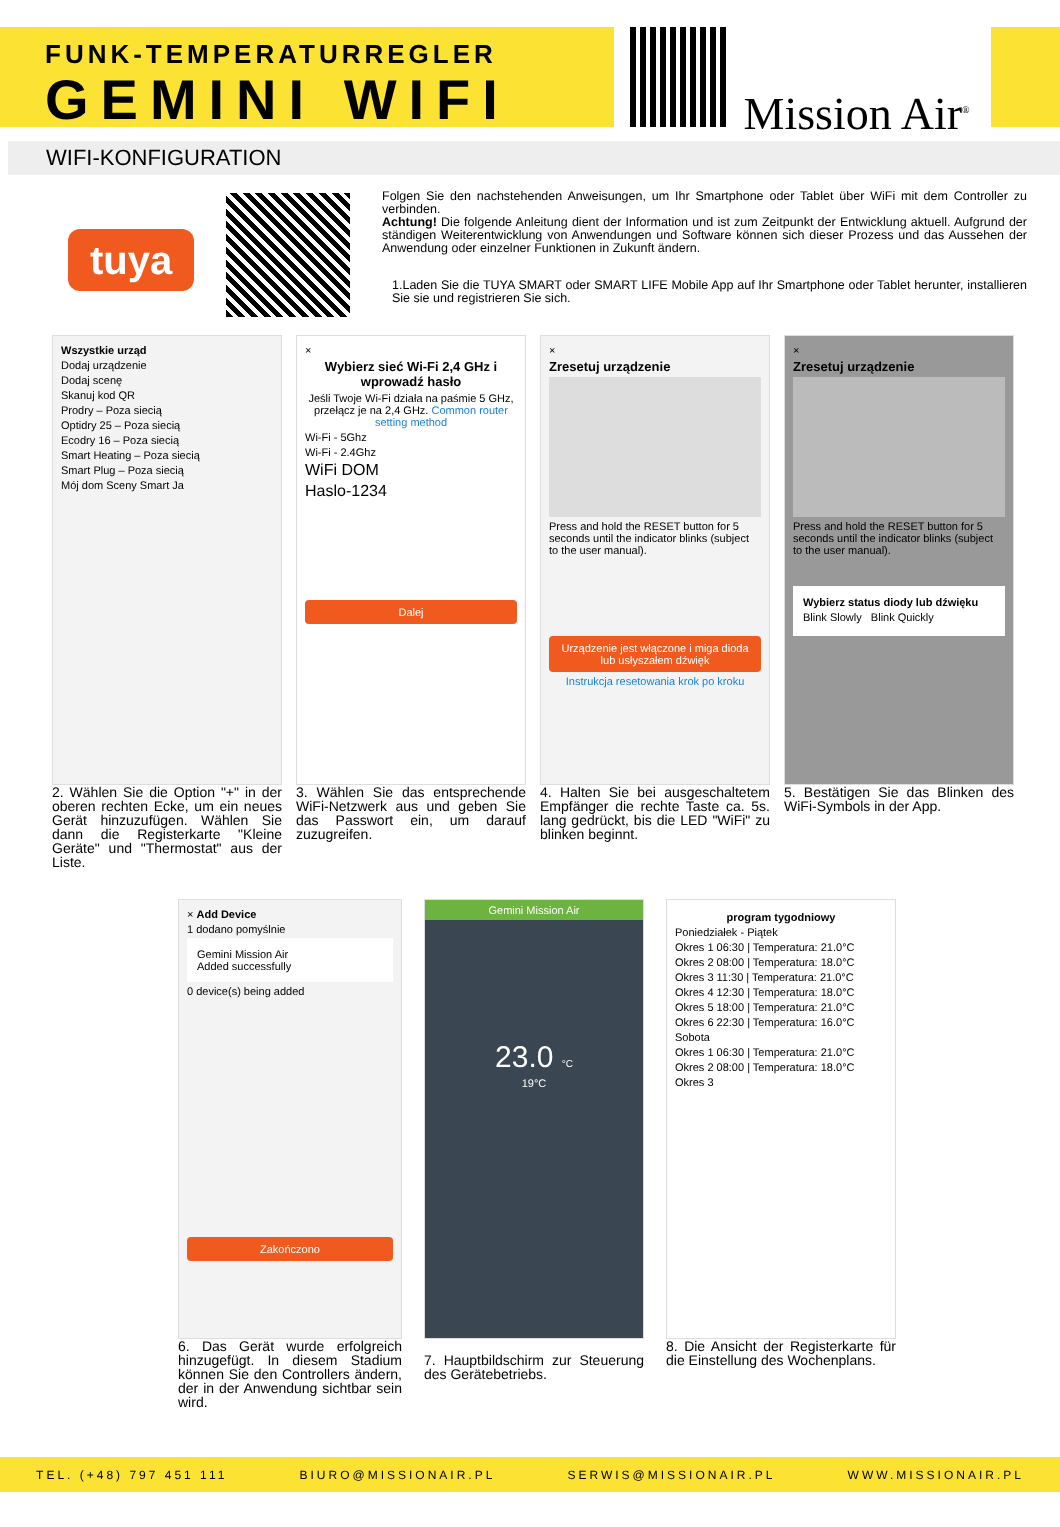FUNK-TEMPERATURREGLER
GEMINI WIFI
Mission Air<sup>®</sup>
WIFI-KONFIGURATION
tuya
Folgen Sie den nachstehenden Anweisungen, um Ihr Smartphone oder Tablet über WiFi mit dem Controller zu verbinden.
Achtung! Die folgende Anleitung dient der Information und ist zum Zeitpunkt der Entwicklung aktuell. Aufgrund der ständigen Weiterentwicklung von Anwendungen und Software können sich dieser Prozess und das Aussehen der Anwendung oder einzelner Funktionen in Zukunft ändern.
1.Laden Sie die TUYA SMART oder SMART LIFE Mobile App auf Ihr Smartphone oder Tablet herunter, installieren Sie sie und registrieren Sie sich.
Wszystkie urząd
Dodaj urządzenie
Dodaj scenę
Skanuj kod QR
Prodry – Poza siecią
Optidry 25 – Poza siecią
Ecodry 16 – Poza siecią
Smart Heating – Poza siecią
Smart Plug – Poza siecią
Mój dom Sceny Smart Ja
2. Wählen Sie die Option "+" in der oberen rechten Ecke, um ein neues Gerät hinzuzufügen. Wählen Sie dann die Registerkarte "Kleine Geräte" und "Thermostat" aus der Liste.
×
Wybierz sieć Wi-Fi 2,4 GHz i wprowadź hasło
Jeśli Twoje Wi-Fi działa na paśmie 5 GHz, przełącz je na 2,4 GHz. Common router setting method
Wi-Fi - 5Ghz
Wi-Fi - 2.4Ghz
WiFi DOM
Haslo-1234
Dalej
3. Wählen Sie das entsprechende WiFi-Netzwerk aus und geben Sie das Passwort ein, um darauf zuzugreifen.
×
Zresetuj urządzenie
Press and hold the RESET button for 5 seconds until the indicator blinks (subject to the user manual).
Urządzenie jest włączone i miga dioda lub usłyszałem dźwięk
Instrukcja resetowania krok po kroku
4. Halten Sie bei ausgeschaltetem Empfänger die rechte Taste ca. 5s. lang gedrückt, bis die LED "WiFi" zu blinken beginnt.
×
Zresetuj urządzenie
Press and hold the RESET button for 5 seconds until the indicator blinks (subject to the user manual).
Wybierz status diody lub dźwięku
Blink Slowly Blink Quickly
5. Bestätigen Sie das Blinken des WiFi-Symbols in der App.
× Add Device
1 dodano pomyślnie
Gemini Mission Air
Added successfully
0 device(s) being added
Zakończono
6. Das Gerät wurde erfolgreich hinzugefügt. In diesem Stadium können Sie den Controllers ändern, der in der Anwendung sichtbar sein wird.
Gemini Mission Air
23.0 °C
19°C
7. Hauptbildschirm zur Steuerung des Gerätebetriebs.
program tygodniowy
Poniedziałek - Piątek
Okres 1 06:30 | Temperatura: 21.0°C
Okres 2 08:00 | Temperatura: 18.0°C
Okres 3 11:30 | Temperatura: 21.0°C
Okres 4 12:30 | Temperatura: 18.0°C
Okres 5 18:00 | Temperatura: 21.0°C
Okres 6 22:30 | Temperatura: 16.0°C
Sobota
Okres 1 06:30 | Temperatura: 21.0°C
Okres 2 08:00 | Temperatura: 18.0°C
Okres 3
8. Die Ansicht der Registerkarte für die Einstellung des Wochenplans.
TEL. (+48) 797 451 111 BIURO@MISSIONAIR.PL SERWIS@MISSIONAIR.PL WWW.MISSIONAIR.PL